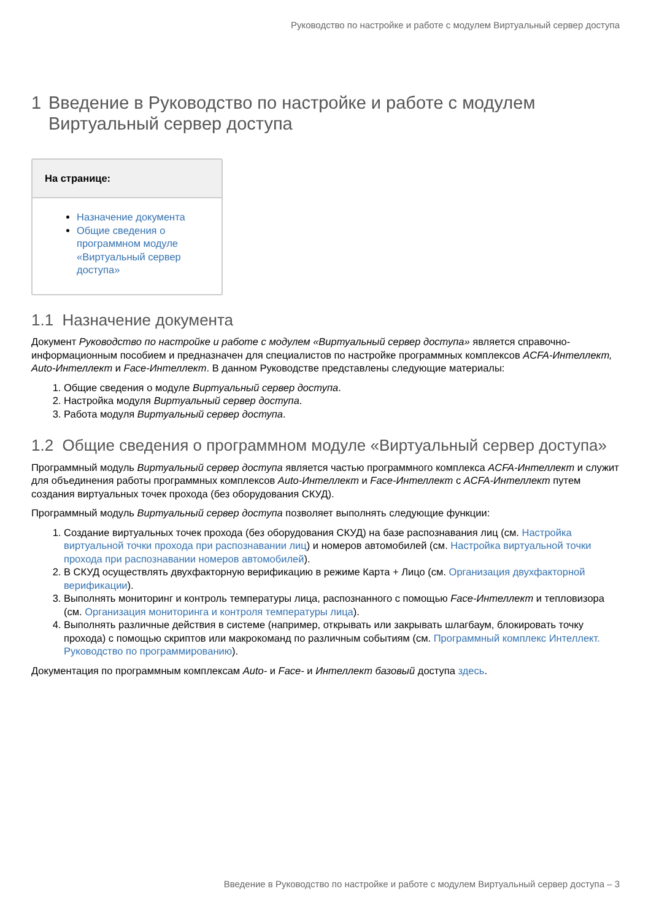Руководство по настройке и работе с модулем Виртуальный сервер доступа
1 Введение в Руководство по настройке и работе с модулем Виртуальный сервер доступа
На странице:
Назначение документа
Общие сведения о программном модуле «Виртуальный сервер доступа»
1.1 Назначение документа
Документ Руководство по настройке и работе с модулем «Виртуальный сервер доступа» является справочно-информационным пособием и предназначен для специалистов по настройке программных комплексов ACFA-Интеллект, Auto-Интеллект и Face-Интеллект. В данном Руководстве представлены следующие материалы:
1. Общие сведения о модуле Виртуальный сервер доступа.
2. Настройка модуля Виртуальный сервер доступа.
3. Работа модуля Виртуальный сервер доступа.
1.2 Общие сведения о программном модуле «Виртуальный сервер доступа»
Программный модуль Виртуальный сервер доступа является частью программного комплекса ACFA-Интеллект и служит для объединения работы программных комплексов Auto-Интеллект и Face-Интеллект с ACFA-Интеллект путем создания виртуальных точек прохода (без оборудования СКУД).
Программный модуль Виртуальный сервер доступа позволяет выполнять следующие функции:
1. Создание виртуальных точек прохода (без оборудования СКУД) на базе распознавания лиц (см. Настройка виртуальной точки прохода при распознавании лиц) и номеров автомобилей (см. Настройка виртуальной точки прохода при распознавании номеров автомобилей).
2. В СКУД осуществлять двухфакторную верификацию в режиме Карта + Лицо (см. Организация двухфакторной верификации).
3. Выполнять мониторинг и контроль температуры лица, распознанного с помощью Face-Интеллект и тепловизора (см. Организация мониторинга и контроля температуры лица).
4. Выполнять различные действия в системе (например, открывать или закрывать шлагбаум, блокировать точку прохода) с помощью скриптов или макрокоманд по различным событиям (см. Программный комплекс Интеллект. Руководство по программированию).
Документация по программным комплексам Auto- и Face- и Интеллект базовый доступа здесь.
Введение в Руководство по настройке и работе с модулем Виртуальный сервер доступа – 3